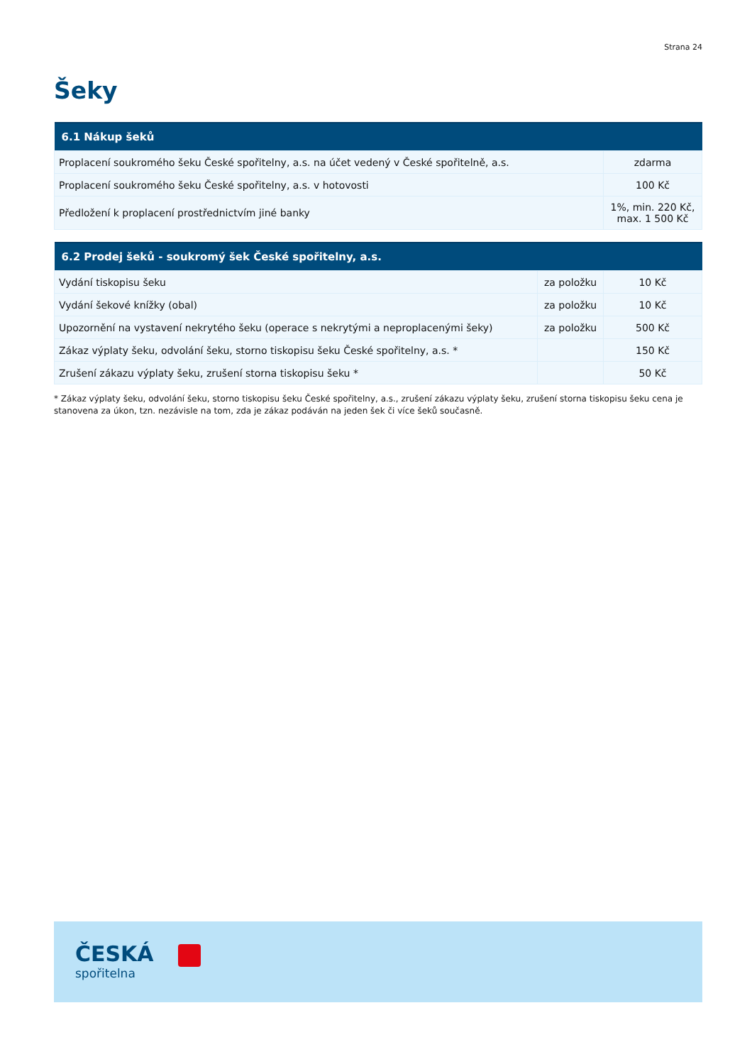Strana 24
Šeky
| 6.1 Nákup šeků | |
| --- | --- |
| Proplacení soukromého šeku České spořitelny, a.s. na účet vedený v České spořitelně, a.s. | zdarma |
| Proplacení soukromého šeku České spořitelny, a.s. v hotovosti | 100 Kč |
| Předložení k proplacení prostřednictvím jiné banky | 1%, min. 220 Kč, max. 1 500 Kč |
| 6.2 Prodej šeků - soukromý šek České spořitelny, a.s. | | |
| --- | --- | --- |
| Vydání tiskopisu šeku | za položku | 10 Kč |
| Vydání šekové knížky (obal) | za položku | 10 Kč |
| Upozornění na vystavení nekrytého šeku (operace s nekrytými a neproplacenými šeky) | za položku | 500 Kč |
| Zákaz výplaty šeku, odvolání šeku, storno tiskopisu šeku České spořitelny, a.s. * | | 150 Kč |
| Zrušení zákazu výplaty šeku, zrušení storna tiskopisu šeku * | | 50 Kč |
* Zákaz výplaty šeku, odvolání šeku, storno tiskopisu šeku České spořitelny, a.s., zrušení zákazu výplaty šeku, zrušení storna tiskopisu šeku cena je stanovena za úkon, tzn. nezávisle na tom, zda je zákaz podáván na jeden šek či více šeků současně.
ČESKÁ
spořitelna